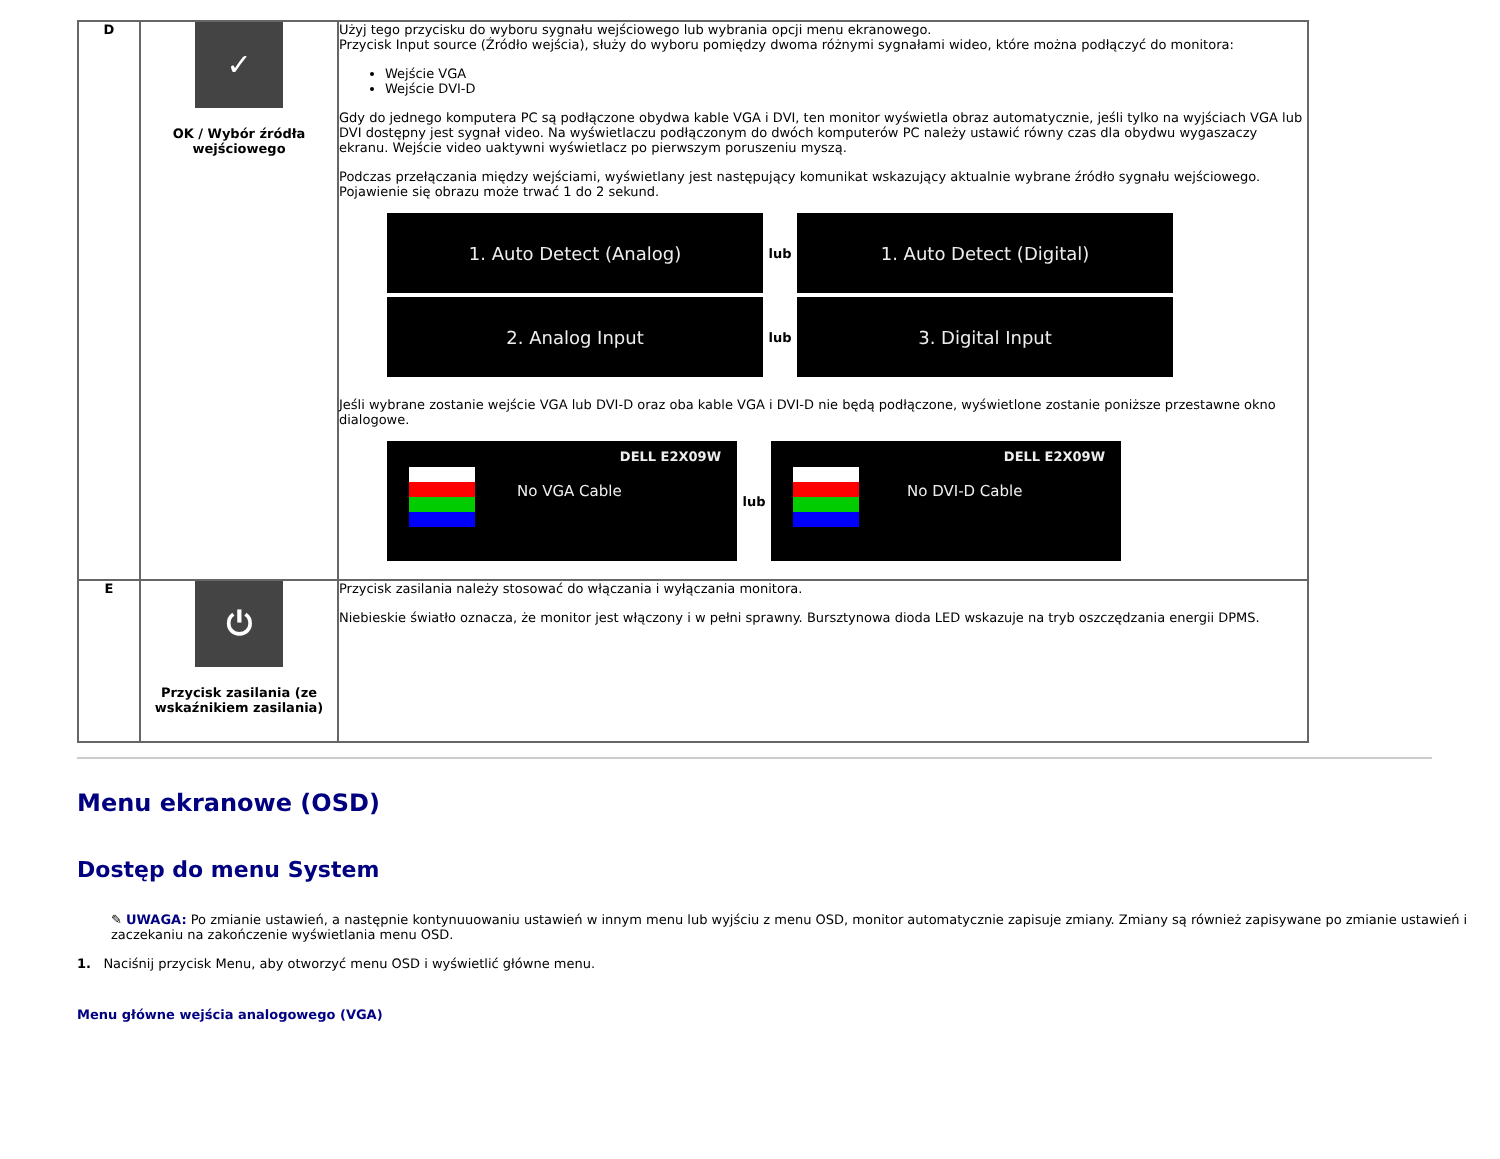| D | ✓ OK / Wybór źródła wejściowego | Użyj tego przycisku do wyboru sygnału wejściowego lub wybrania opcji menu ekranowego. Przycisk Input source (Źródło wejścia), służy do wyboru pomiędzy dwoma różnymi sygnałami wideo, które można podłączyć do monitora: Wejście VGA Wejście DVI-D Gdy do jednego komputera PC są podłączone obydwa kable VGA i DVI, ten monitor wyświetla obraz automatycznie, jeśli tylko na wyjściach VGA lub DVI dostępny jest sygnał video. Na wyświetlaczu podłączonym do dwóch komputerów PC należy ustawić równy czas dla obydwu wygaszaczy ekranu. Wejście video uaktywni wyświetlacz po pierwszym poruszeniu myszą. Podczas przełączania między wejściami, wyświetlany jest następujący komunikat wskazujący aktualnie wybrane źródło sygnału wejściowego. Pojawienie się obrazu może trwać 1 do 2 sekund. 1. Auto Detect (Analog) lub 1. Auto Detect (Digital) 2. Analog Input lub 3. Digital Input Jeśli wybrane zostanie wejście VGA lub DVI-D oraz oba kable VGA i DVI-D nie będą podłączone, wyświetlone zostanie poniższe przestawne okno dialogowe. DELL E2X09W No VGA Cable lub DELL E2X09W No DVI-D Cable |
| E | ⏻ Przycisk zasilania (ze wskaźnikiem zasilania) | Przycisk zasilania należy stosować do włączania i wyłączania monitora. Niebieskie światło oznacza, że monitor jest włączony i w pełni sprawny. Bursztynowa dioda LED wskazuje na tryb oszczędzania energii DPMS. |
Menu ekranowe (OSD)
Dostęp do menu System
✎ UWAGA: Po zmianie ustawień, a następnie kontynuuowaniu ustawień w innym menu lub wyjściu z menu OSD, monitor automatycznie zapisuje zmiany. Zmiany są również zapisywane po zmianie ustawień i zaczekaniu na zakończenie wyświetlania menu OSD.
1. Naciśnij przycisk Menu, aby otworzyć menu OSD i wyświetlić główne menu.
Menu główne wejścia analogowego (VGA)